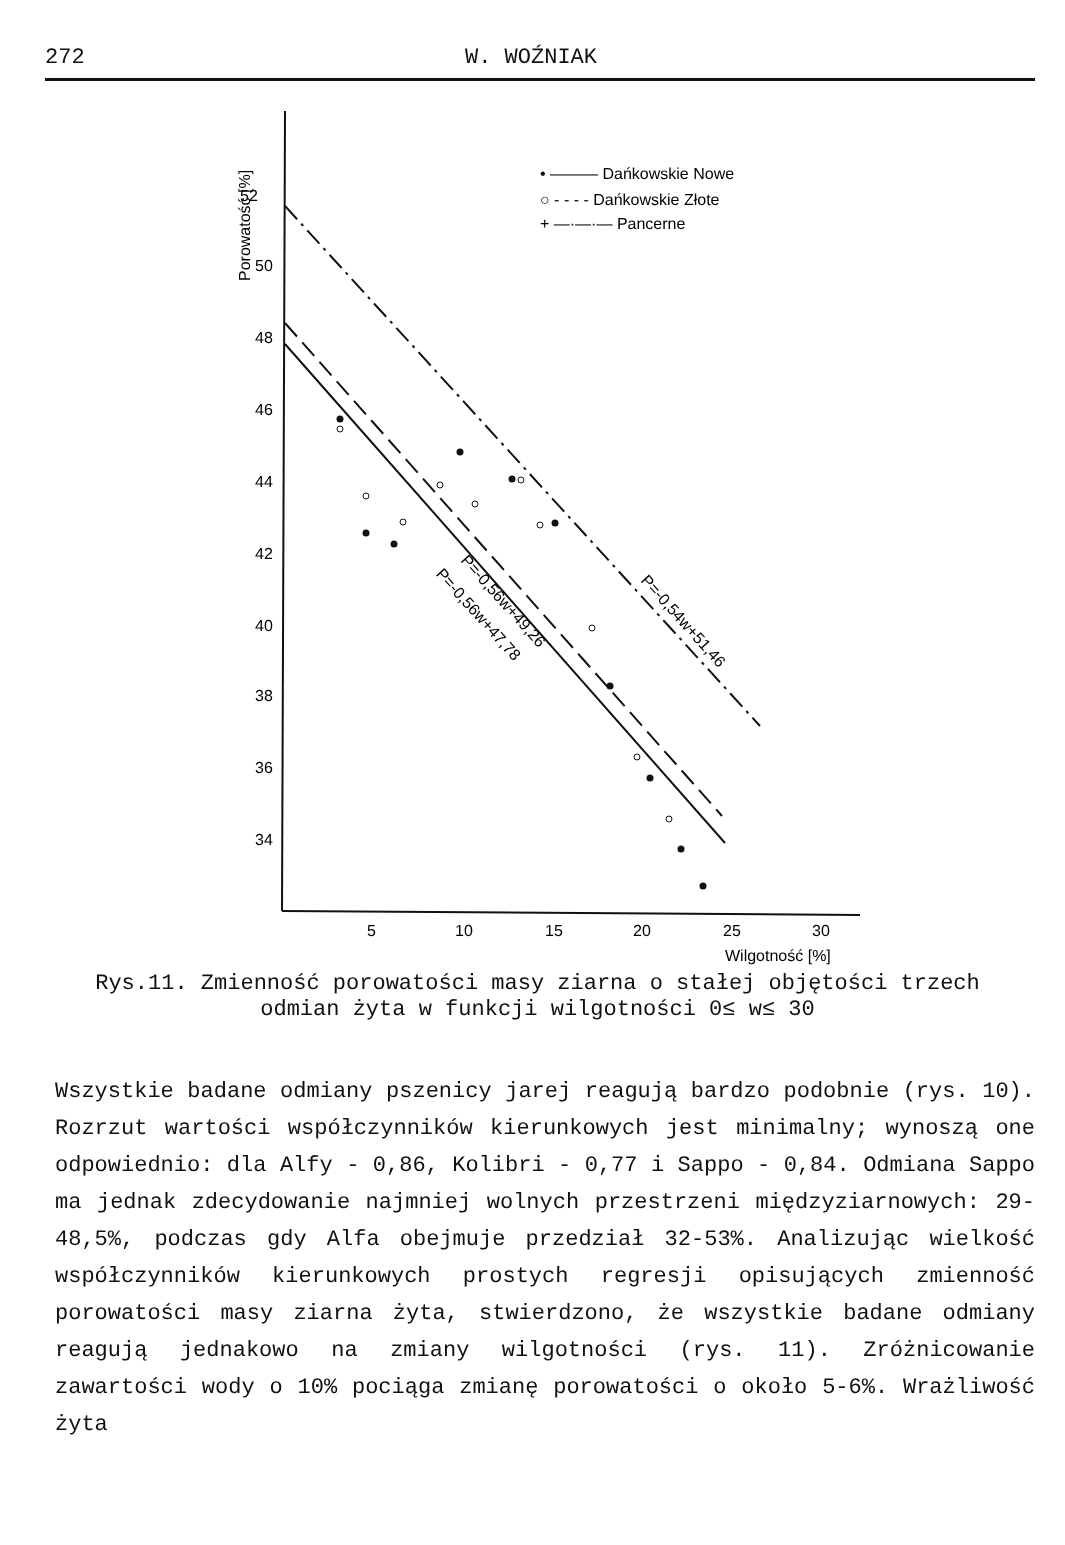272 W. WOŹNIAK
52
50
48
46
44
42
40
38
36
34
Porowatość [%]
5
10
15
20
25
30
Wilgotność [%]
• ——— Dańkowskie Nowe
○ - - - - Dańkowskie Złote
+ —·—·— Pancerne
P=-0,56w+49,26
P=-0,56w+47,78
P=-0,54w+51,46
Rys.11. Zmienność porowatości masy ziarna o stałej objętości trzech odmian żyta w funkcji wilgotności 0≤ w≤ 30
Wszystkie badane odmiany pszenicy jarej reagują bardzo podobnie (rys. 10). Rozrzut wartości współczynników kierunkowych jest minimalny; wynoszą one odpowiednio: dla Alfy - 0,86, Kolibri - 0,77 i Sappo - 0,84. Odmiana Sappo ma jednak zdecydowanie najmniej wolnych przestrzeni międzyziarnowych: 29-48,5%, podczas gdy Alfa obejmuje przedział 32-53%. Analizując wielkość współczynników kierunkowych prostych regresji opisujących zmienność porowatości masy ziarna żyta, stwierdzono, że wszystkie badane odmiany reagują jednakowo na zmiany wilgotności (rys. 11). Zróżnicowanie zawartości wody o 10% pociąga zmianę porowatości o około 5-6%. Wrażliwość żyta